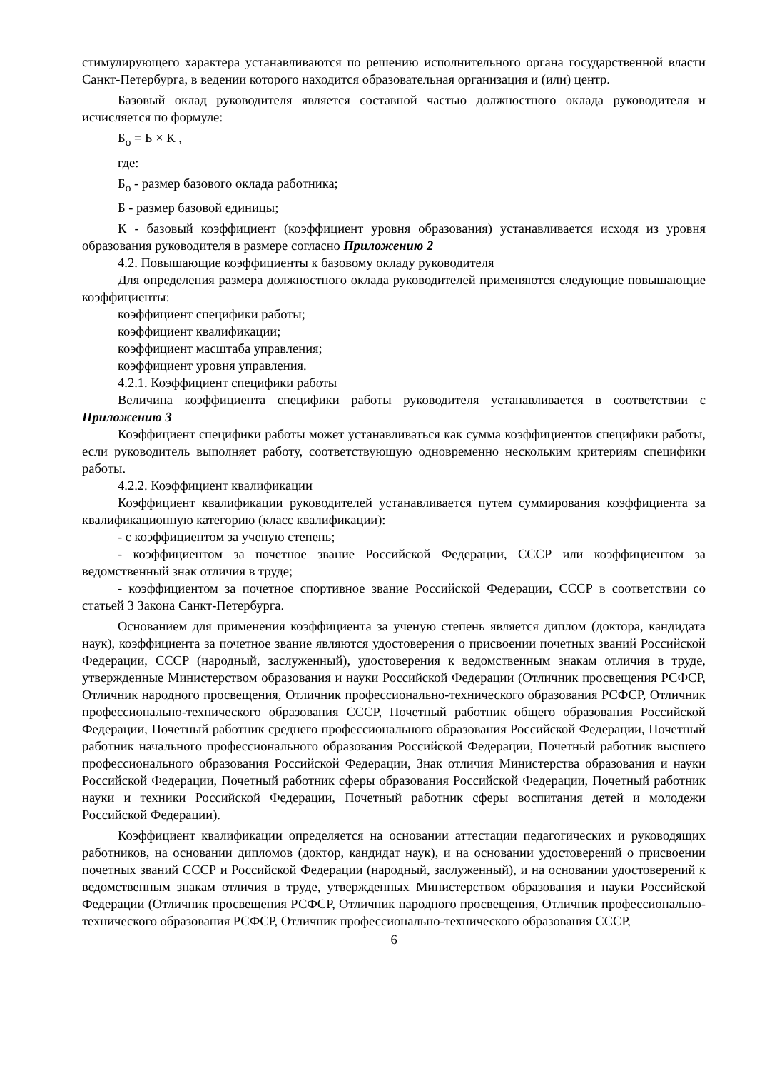стимулирующего характера устанавливаются по решению исполнительного органа государственной власти Санкт-Петербурга, в ведении которого находится образовательная организация и (или) центр.
Базовый оклад руководителя является составной частью должностного оклада руководителя и исчисляется по формуле:
Б<sub>о</sub> = Б × К ,
где:
Б<sub>о</sub> - размер базового оклада работника;
Б - размер базовой единицы;
К - базовый коэффициент (коэффициент уровня образования) устанавливается исходя из уровня образования руководителя в размере согласно Приложению 2
4.2. Повышающие коэффициенты к базовому окладу руководителя
Для определения размера должностного оклада руководителей применяются следующие повышающие коэффициенты:
коэффициент специфики работы;
коэффициент квалификации;
коэффициент масштаба управления;
коэффициент уровня управления.
4.2.1. Коэффициент специфики работы
Величина коэффициента специфики работы руководителя устанавливается в соответствии с Приложению 3
Коэффициент специфики работы может устанавливаться как сумма коэффициентов специфики работы, если руководитель выполняет работу, соответствующую одновременно нескольким критериям специфики работы.
4.2.2. Коэффициент квалификации
Коэффициент квалификации руководителей устанавливается путем суммирования коэффициента за квалификационную категорию (класс квалификации):
- с коэффициентом за ученую степень;
- коэффициентом за почетное звание Российской Федерации, СССР или коэффициентом за ведомственный знак отличия в труде;
- коэффициентом за почетное спортивное звание Российской Федерации, СССР в соответствии со статьей 3 Закона Санкт-Петербурга.
Основанием для применения коэффициента за ученую степень является диплом (доктора, кандидата наук), коэффициента за почетное звание являются удостоверения о присвоении почетных званий Российской Федерации, СССР (народный, заслуженный), удостоверения к ведомственным знакам отличия в труде, утвержденные Министерством образования и науки Российской Федерации (Отличник просвещения РСФСР, Отличник народного просвещения, Отличник профессионально-технического образования РСФСР, Отличник профессионально-технического образования СССР, Почетный работник общего образования Российской Федерации, Почетный работник среднего профессионального образования Российской Федерации, Почетный работник начального профессионального образования Российской Федерации, Почетный работник высшего профессионального образования Российской Федерации, Знак отличия Министерства образования и науки Российской Федерации, Почетный работник сферы образования Российской Федерации, Почетный работник науки и техники Российской Федерации, Почетный работник сферы воспитания детей и молодежи Российской Федерации).
Коэффициент квалификации определяется на основании аттестации педагогических и руководящих работников, на основании дипломов (доктор, кандидат наук), и на основании удостоверений о присвоении почетных званий СССР и Российской Федерации (народный, заслуженный), и на основании удостоверений к ведомственным знакам отличия в труде, утвержденных Министерством образования и науки Российской Федерации (Отличник просвещения РСФСР, Отличник народного просвещения, Отличник профессионально-технического образования РСФСР, Отличник профессионально-технического образования СССР,
6